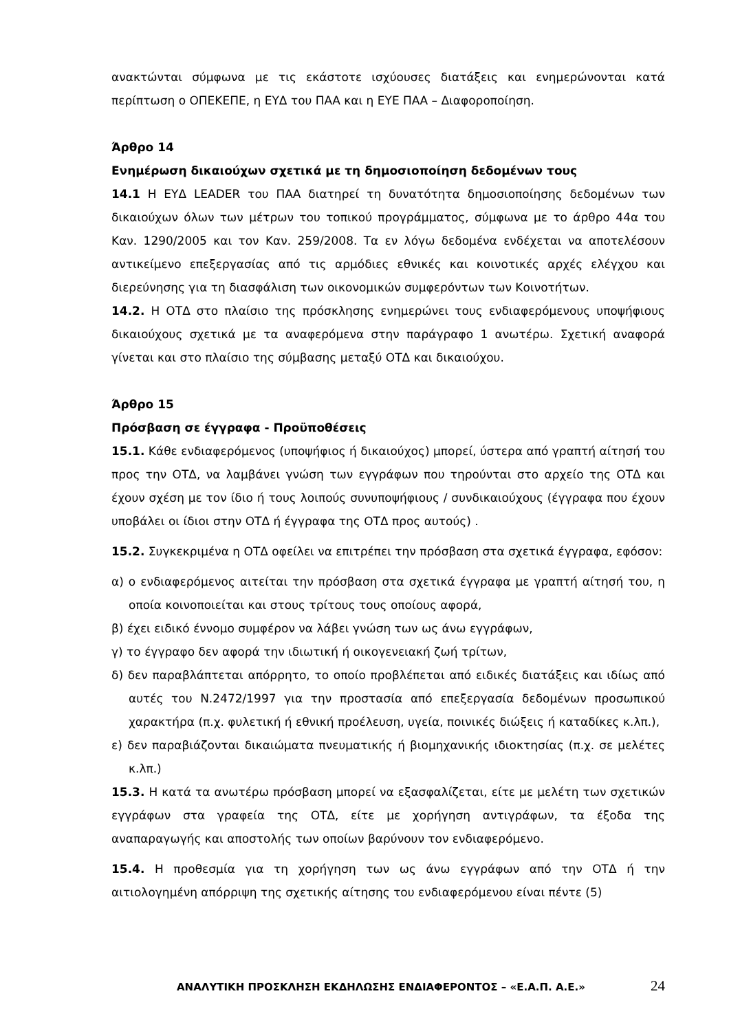ανακτώνται σύμφωνα με τις εκάστοτε ισχύουσες διατάξεις και ενημερώνονται κατά περίπτωση ο ΟΠΕΚΕΠΕ, η ΕΥΔ του ΠΑΑ και η ΕΥΕ ΠΑΑ – Διαφοροποίηση.
Άρθρο 14
Ενημέρωση δικαιούχων σχετικά με τη δημοσιοποίηση δεδομένων τους
14.1 Η ΕΥΔ LEADER του ΠΑΑ διατηρεί τη δυνατότητα δημοσιοποίησης δεδομένων των δικαιούχων όλων των μέτρων του τοπικού προγράμματος, σύμφωνα με το άρθρο 44α του Καν. 1290/2005 και τον Καν. 259/2008. Τα εν λόγω δεδομένα ενδέχεται να αποτελέσουν αντικείμενο επεξεργασίας από τις αρμόδιες εθνικές και κοινοτικές αρχές ελέγχου και διερεύνησης για τη διασφάλιση των οικονομικών συμφερόντων των Κοινοτήτων.
14.2. Η ΟΤΔ στο πλαίσιο της πρόσκλησης ενημερώνει τους ενδιαφερόμενους υποψήφιους δικαιούχους σχετικά με τα αναφερόμενα στην παράγραφο 1 ανωτέρω. Σχετική αναφορά γίνεται και στο πλαίσιο της σύμβασης μεταξύ ΟΤΔ και δικαιούχου.
Άρθρο 15
Πρόσβαση σε έγγραφα - Προϋποθέσεις
15.1. Κάθε ενδιαφερόμενος (υποψήφιος ή δικαιούχος) μπορεί, ύστερα από γραπτή αίτησή του προς την ΟΤΔ, να λαμβάνει γνώση των εγγράφων που τηρούνται στο αρχείο της ΟΤΔ και έχουν σχέση με τον ίδιο ή τους λοιπούς συνυποψήφιους / συνδικαιούχους (έγγραφα που έχουν υποβάλει οι ίδιοι στην ΟΤΔ ή έγγραφα της ΟΤΔ προς αυτούς) .
15.2. Συγκεκριμένα η ΟΤΔ οφείλει να επιτρέπει την πρόσβαση στα σχετικά έγγραφα, εφόσον:
α) ο ενδιαφερόμενος αιτείται την πρόσβαση στα σχετικά έγγραφα με γραπτή αίτησή του, η οποία κοινοποιείται και στους τρίτους τους οποίους αφορά,
β) έχει ειδικό έννομο συμφέρον να λάβει γνώση των ως άνω εγγράφων,
γ) το έγγραφο δεν αφορά την ιδιωτική ή οικογενειακή ζωή τρίτων,
δ) δεν παραβλάπτεται απόρρητο, το οποίο προβλέπεται από ειδικές διατάξεις και ιδίως από αυτές του Ν.2472/1997 για την προστασία από επεξεργασία δεδομένων προσωπικού χαρακτήρα (π.χ. φυλετική ή εθνική προέλευση, υγεία, ποινικές διώξεις ή καταδίκες κ.λπ.),
ε) δεν παραβιάζονται δικαιώματα πνευματικής ή βιομηχανικής ιδιοκτησίας (π.χ. σε μελέτες κ.λπ.)
15.3. Η κατά τα ανωτέρω πρόσβαση μπορεί να εξασφαλίζεται, είτε με μελέτη των σχετικών εγγράφων στα γραφεία της ΟΤΔ, είτε με χορήγηση αντιγράφων, τα έξοδα της αναπαραγωγής και αποστολής των οποίων βαρύνουν τον ενδιαφερόμενο.
15.4. Η προθεσμία για τη χορήγηση των ως άνω εγγράφων από την ΟΤΔ ή την αιτιολογημένη απόρριψη της σχετικής αίτησης του ενδιαφερόμενου είναι πέντε (5)
ΑΝΑΛΥΤΙΚΗ ΠΡΟΣΚΛΗΣΗ ΕΚΔΗΛΩΣΗΣ ΕΝΔΙΑΦΕΡΟΝΤΟΣ – «Ε.Α.Π. Α.Ε.» 24